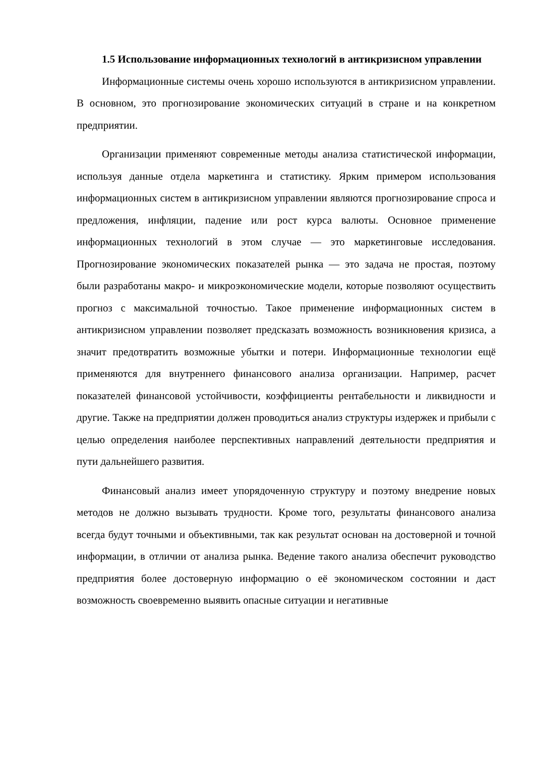1.5 Использование информационных технологий в антикризисном управлении
Информационные системы очень хорошо используются в антикризисном управлении. В основном, это прогнозирование экономических ситуаций в стране и на конкретном предприятии.
Организации применяют современные методы анализа статистической информации, используя данные отдела маркетинга и статистику. Ярким примером использования информационных систем в антикризисном управлении являются прогнозирование спроса и предложения, инфляции, падение или рост курса валюты. Основное применение информационных технологий в этом случае — это маркетинговые исследования. Прогнозирование экономических показателей рынка — это задача не простая, поэтому были разработаны макро- и микроэкономические модели, которые позволяют осуществить прогноз с максимальной точностью. Такое применение информационных систем в антикризисном управлении позволяет предсказать возможность возникновения кризиса, а значит предотвратить возможные убытки и потери. Информационные технологии ещё применяются для внутреннего финансового анализа организации. Например, расчет показателей финансовой устойчивости, коэффициенты рентабельности и ликвидности и другие. Также на предприятии должен проводиться анализ структуры издержек и прибыли с целью определения наиболее перспективных направлений деятельности предприятия и пути дальнейшего развития.
Финансовый анализ имеет упорядоченную структуру и поэтому внедрение новых методов не должно вызывать трудности. Кроме того, результаты финансового анализа всегда будут точными и объективными, так как результат основан на достоверной и точной информации, в отличии от анализа рынка. Ведение такого анализа обеспечит руководство предприятия более достоверную информацию о её экономическом состоянии и даст возможность своевременно выявить опасные ситуации и негативные